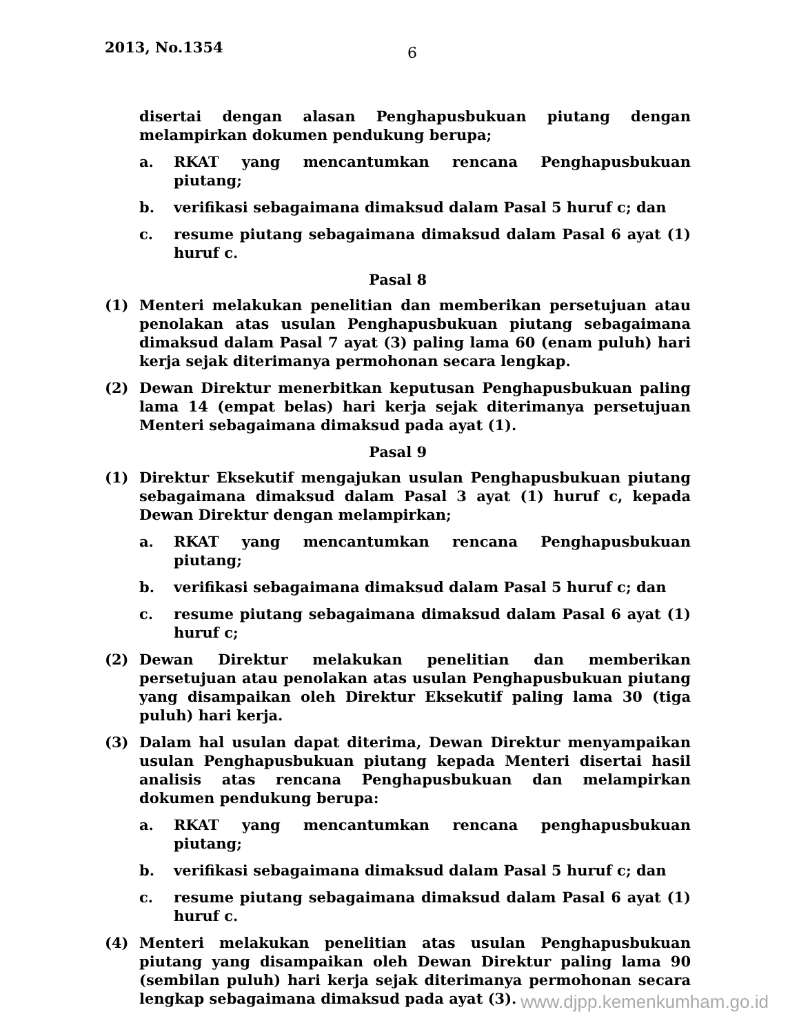2013, No.1354 6
disertai dengan alasan Penghapusbukuan piutang dengan melampirkan dokumen pendukung berupa;
a. RKAT yang mencantumkan rencana Penghapusbukuan piutang;
b. verifikasi sebagaimana dimaksud dalam Pasal 5 huruf c; dan
c. resume piutang sebagaimana dimaksud dalam Pasal 6 ayat (1) huruf c.
Pasal 8
(1) Menteri melakukan penelitian dan memberikan persetujuan atau penolakan atas usulan Penghapusbukuan piutang sebagaimana dimaksud dalam Pasal 7 ayat (3) paling lama 60 (enam puluh) hari kerja sejak diterimanya permohonan secara lengkap.
(2) Dewan Direktur menerbitkan keputusan Penghapusbukuan paling lama 14 (empat belas) hari kerja sejak diterimanya persetujuan Menteri sebagaimana dimaksud pada ayat (1).
Pasal 9
(1) Direktur Eksekutif mengajukan usulan Penghapusbukuan piutang sebagaimana dimaksud dalam Pasal 3 ayat (1) huruf c, kepada Dewan Direktur dengan melampirkan;
a. RKAT yang mencantumkan rencana Penghapusbukuan piutang;
b. verifikasi sebagaimana dimaksud dalam Pasal 5 huruf c; dan
c. resume piutang sebagaimana dimaksud dalam Pasal 6 ayat (1) huruf c;
(2) Dewan Direktur melakukan penelitian dan memberikan persetujuan atau penolakan atas usulan Penghapusbukuan piutang yang disampaikan oleh Direktur Eksekutif paling lama 30 (tiga puluh) hari kerja.
(3) Dalam hal usulan dapat diterima, Dewan Direktur menyampaikan usulan Penghapusbukuan piutang kepada Menteri disertai hasil analisis atas rencana Penghapusbukuan dan melampirkan dokumen pendukung berupa:
a. RKAT yang mencantumkan rencana penghapusbukuan piutang;
b. verifikasi sebagaimana dimaksud dalam Pasal 5 huruf c; dan
c. resume piutang sebagaimana dimaksud dalam Pasal 6 ayat (1) huruf c.
(4) Menteri melakukan penelitian atas usulan Penghapusbukuan piutang yang disampaikan oleh Dewan Direktur paling lama 90 (sembilan puluh) hari kerja sejak diterimanya permohonan secara lengkap sebagaimana dimaksud pada ayat (3).
www.djpp.kemenkumham.go.id